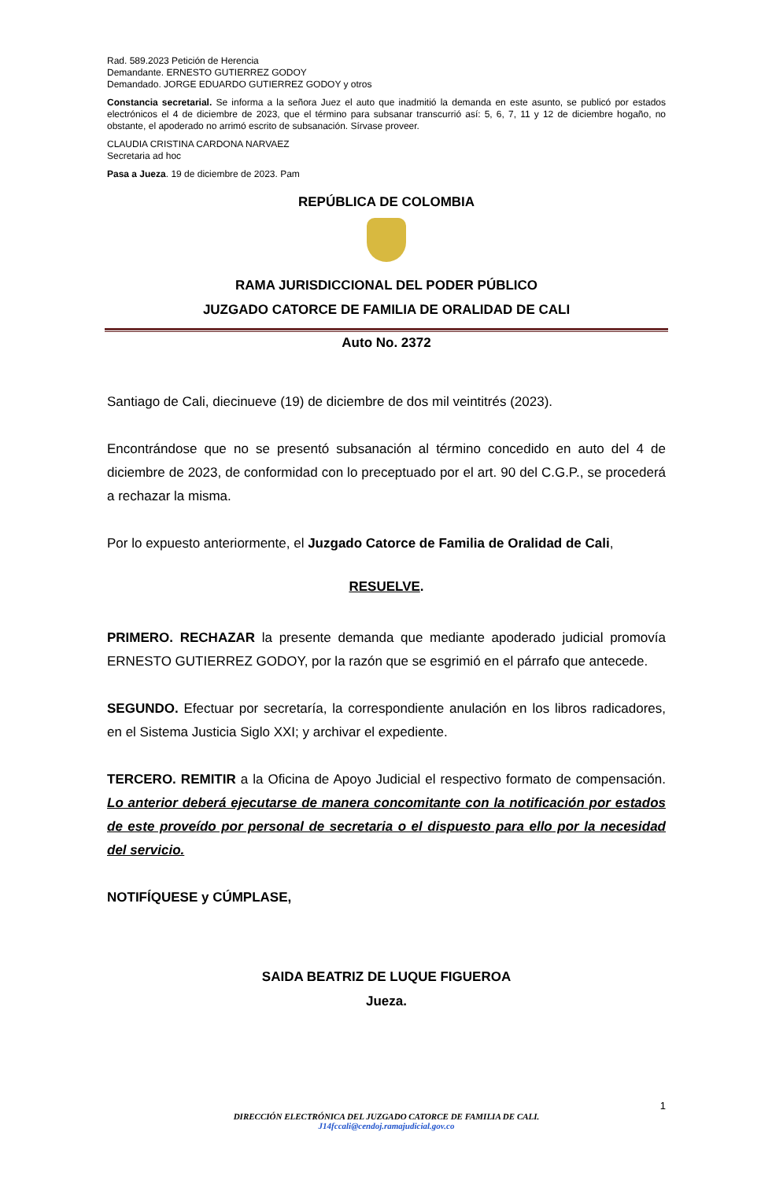Rad. 589.2023 Petición de Herencia
Demandante. ERNESTO GUTIERREZ GODOY
Demandado. JORGE EDUARDO GUTIERREZ GODOY y otros
Constancia secretarial. Se informa a la señora Juez el auto que inadmitió la demanda en este asunto, se publicó por estados electrónicos el 4 de diciembre de 2023, que el término para subsanar transcurrió así: 5, 6, 7, 11 y 12 de diciembre hogaño, no obstante, el apoderado no arrimó escrito de subsanación. Sírvase proveer.
CLAUDIA CRISTINA CARDONA NARVAEZ
Secretaria ad hoc
Pasa a Jueza. 19 de diciembre de 2023. Pam
REPÚBLICA DE COLOMBIA
RAMA JURISDICCIONAL DEL PODER PÚBLICO
JUZGADO CATORCE DE FAMILIA DE ORALIDAD DE CALI
Auto No. 2372
Santiago de Cali, diecinueve (19) de diciembre de dos mil veintitrés (2023).
Encontrándose que no se presentó subsanación al término concedido en auto del 4 de diciembre de 2023, de conformidad con lo preceptuado por el art. 90 del C.G.P., se procederá a rechazar la misma.
Por lo expuesto anteriormente, el Juzgado Catorce de Familia de Oralidad de Cali,
RESUELVE.
PRIMERO. RECHAZAR la presente demanda que mediante apoderado judicial promovía ERNESTO GUTIERREZ GODOY, por la razón que se esgrimió en el párrafo que antecede.
SEGUNDO. Efectuar por secretaría, la correspondiente anulación en los libros radicadores, en el Sistema Justicia Siglo XXI; y archivar el expediente.
TERCERO. REMITIR a la Oficina de Apoyo Judicial el respectivo formato de compensación. Lo anterior deberá ejecutarse de manera concomitante con la notificación por estados de este proveído por personal de secretaria o el dispuesto para ello por la necesidad del servicio.
NOTIFÍQUESE y CÚMPLASE,
SAIDA BEATRIZ DE LUQUE FIGUEROA
Jueza.
1
DIRECCIÓN ELECTRÓNICA DEL JUZGADO CATORCE DE FAMILIA DE CALI.
J14fccali@cendoj.ramajudicial.gov.co